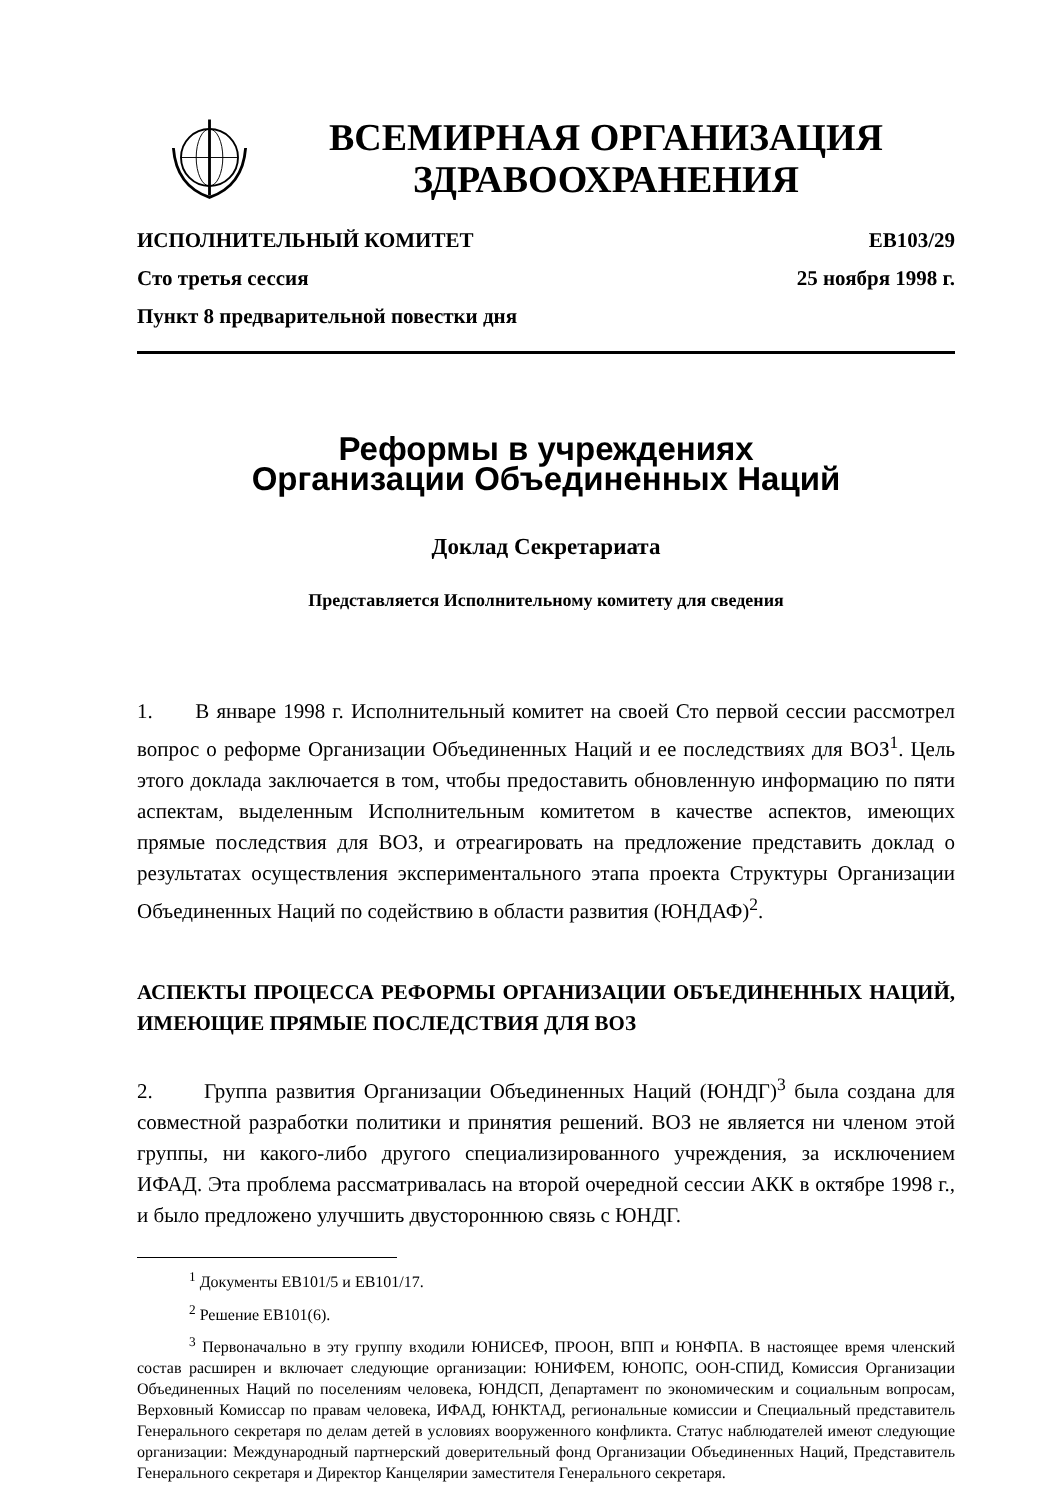ВСЕМИРНАЯ ОРГАНИЗАЦИЯ
ЗДРАВООХРАНЕНИЯ
ИСПОЛНИТЕЛЬНЫЙ КОМИТЕТ EB103/29
Сто третья сессия 25 ноября 1998 г.
Пункт 8 предварительной повестки дня
Реформы в учреждениях
Организации Объединенных Наций
Доклад Секретариата
Представляется Исполнительному комитету для сведения
1. В январе 1998 г. Исполнительный комитет на своей Сто первой сессии рассмотрел вопрос о реформе Организации Объединенных Наций и ее последствиях для ВОЗ<sup>1</sup>. Цель этого доклада заключается в том, чтобы предоставить обновленную информацию по пяти аспектам, выделенным Исполнительным комитетом в качестве аспектов, имеющих прямые последствия для ВОЗ, и отреагировать на предложение представить доклад о результатах осуществления экспериментального этапа проекта Структуры Организации Объединенных Наций по содействию в области развития (ЮНДАФ)<sup>2</sup>.
АСПЕКТЫ ПРОЦЕССА РЕФОРМЫ ОРГАНИЗАЦИИ ОБЪЕДИНЕННЫХ НАЦИЙ, ИМЕЮЩИЕ ПРЯМЫЕ ПОСЛЕДСТВИЯ ДЛЯ ВОЗ
2. Группа развития Организации Объединенных Наций (ЮНДГ)<sup>3</sup> была создана для совместной разработки политики и принятия решений. ВОЗ не является ни членом этой группы, ни какого-либо другого специализированного учреждения, за исключением ИФАД. Эта проблема рассматривалась на второй очередной сессии АКК в октябре 1998 г., и было предложено улучшить двустороннюю связь с ЮНДГ.
<sup>1</sup> Документы EB101/5 и EB101/17.
<sup>2</sup> Решение EB101(6).
<sup>3</sup> Первоначально в эту группу входили ЮНИСЕФ, ПРООН, ВПП и ЮНФПА. В настоящее время членский состав расширен и включает следующие организации: ЮНИФЕМ, ЮНОПС, ООН-СПИД, Комиссия Организации Объединенных Наций по поселениям человека, ЮНДСП, Департамент по экономическим и социальным вопросам, Верховный Комиссар по правам человека, ИФАД, ЮНКТАД, региональные комиссии и Специальный представитель Генерального секретаря по делам детей в условиях вооруженного конфликта. Статус наблюдателей имеют следующие организации: Международный партнерский доверительный фонд Организации Объединенных Наций, Представитель Генерального секретаря и Директор Канцелярии заместителя Генерального секретаря.